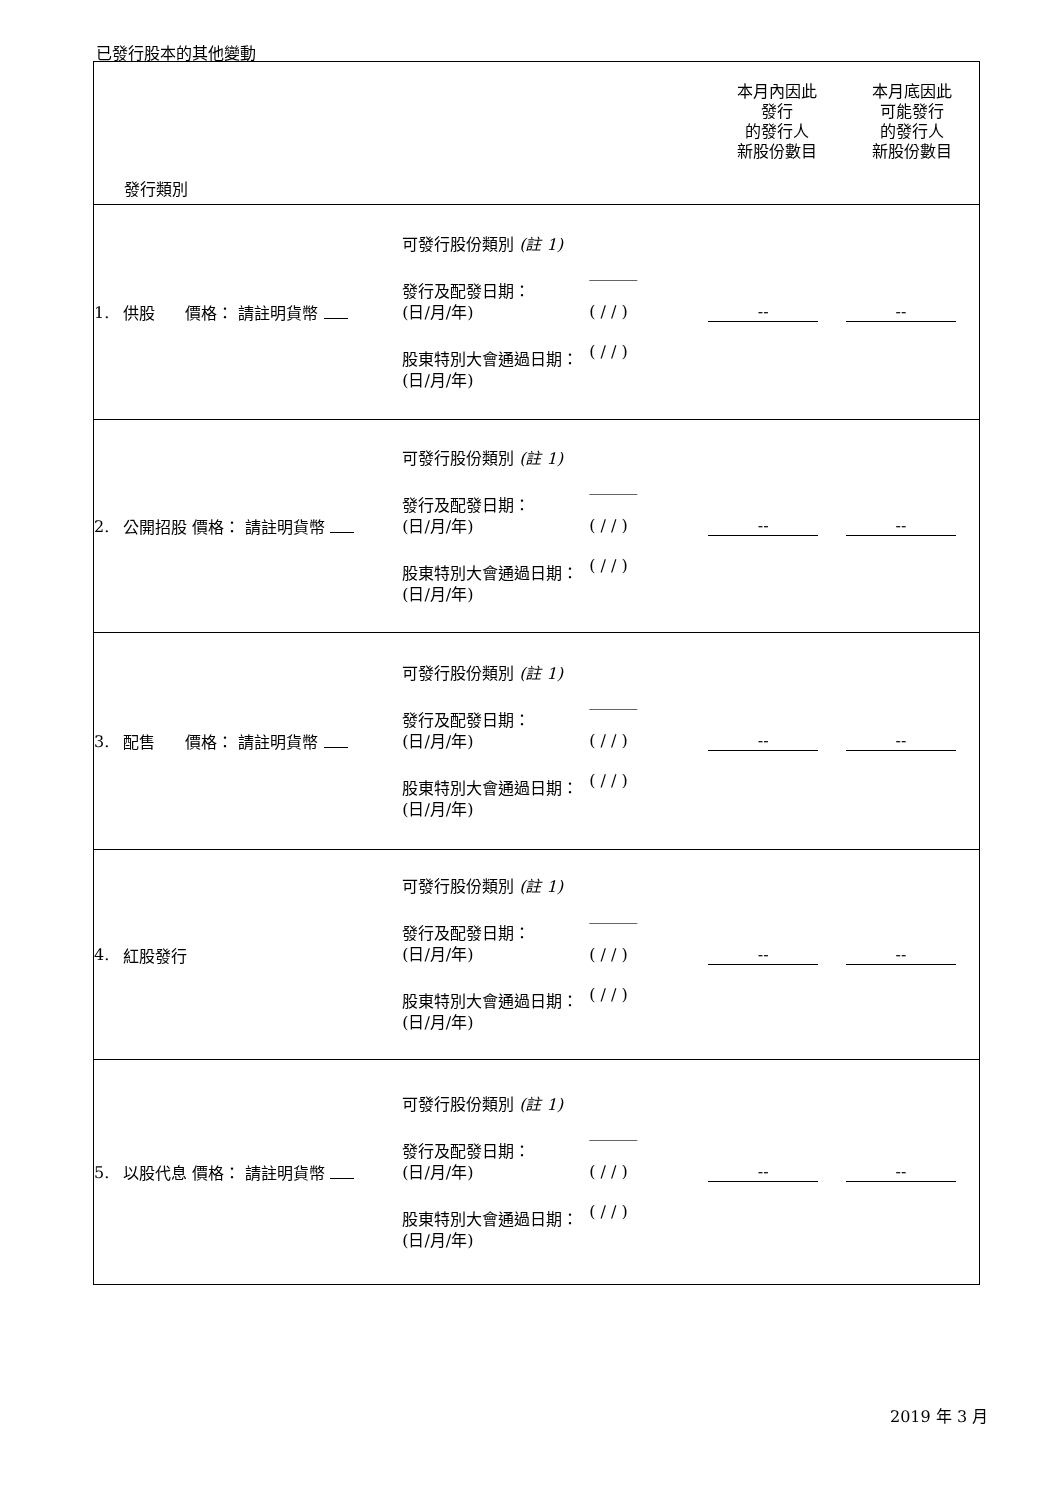已發行股本的其他變動
| 發行類別 | | | | | 本月內因此 發行 的發行人 新股份數目 | 本月底因此 可能發行 的發行人 新股份數目 |
| 1. | 供股 價格： 請註明貨幣 | 可發行股份類別 (註 1) 發行及配發日期： (日/月/年) 股東特別大會通過日期： (日/月/年) | | ______ ( / / ) ( / / ) | -- | -- |
| 2. | 公開招股 價格： 請註明貨幣 | 可發行股份類別 (註 1) 發行及配發日期： (日/月/年) 股東特別大會通過日期： (日/月/年) | | ______ ( / / ) ( / / ) | -- | -- |
| 3. | 配售 價格： 請註明貨幣 | 可發行股份類別 (註 1) 發行及配發日期： (日/月/年) 股東特別大會通過日期： (日/月/年) | | ______ ( / / ) ( / / ) | -- | -- |
| 4. | 紅股發行 | 可發行股份類別 (註 1) 發行及配發日期： (日/月/年) 股東特別大會通過日期： (日/月/年) | | ______ ( / / ) ( / / ) | -- | -- |
| 5. | 以股代息 價格： 請註明貨幣 | 可發行股份類別 (註 1) 發行及配發日期： (日/月/年) 股東特別大會通過日期： (日/月/年) | | ______ ( / / ) ( / / ) | -- | -- |
2019 年 3 月